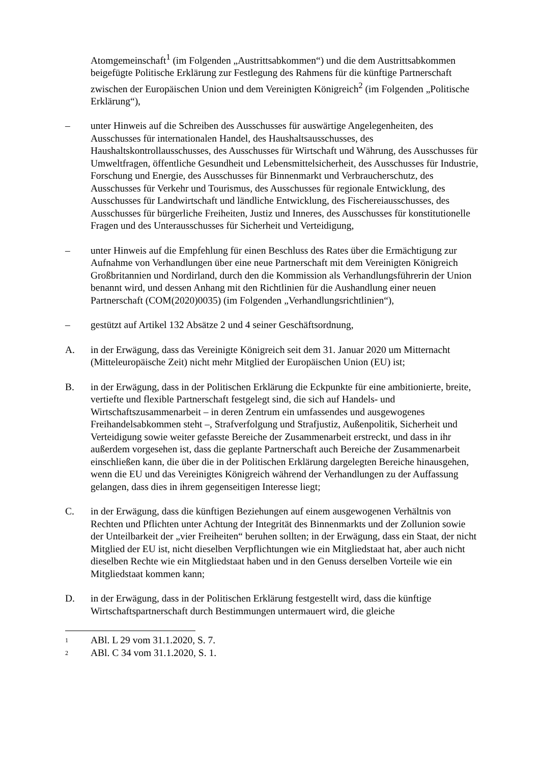Atomgemeinschaft<sup>1</sup> (im Folgenden „Austrittsabkommen“) und die dem Austrittsabkommen beigefügte Politische Erklärung zur Festlegung des Rahmens für die künftige Partnerschaft zwischen der Europäischen Union und dem Vereinigten Königreich<sup>2</sup> (im Folgenden „Politische Erklärung“),
– unter Hinweis auf die Schreiben des Ausschusses für auswärtige Angelegenheiten, des Ausschusses für internationalen Handel, des Haushaltsausschusses, des Haushaltskontrollausschusses, des Ausschusses für Wirtschaft und Währung, des Ausschusses für Umweltfragen, öffentliche Gesundheit und Lebensmittelsicherheit, des Ausschusses für Industrie, Forschung und Energie, des Ausschusses für Binnenmarkt und Verbraucherschutz, des Ausschusses für Verkehr und Tourismus, des Ausschusses für regionale Entwicklung, des Ausschusses für Landwirtschaft und ländliche Entwicklung, des Fischereiausschusses, des Ausschusses für bürgerliche Freiheiten, Justiz und Inneres, des Ausschusses für konstitutionelle Fragen und des Unterausschusses für Sicherheit und Verteidigung,
– unter Hinweis auf die Empfehlung für einen Beschluss des Rates über die Ermächtigung zur Aufnahme von Verhandlungen über eine neue Partnerschaft mit dem Vereinigten Königreich Großbritannien und Nordirland, durch den die Kommission als Verhandlungsführerin der Union benannt wird, und dessen Anhang mit den Richtlinien für die Aushandlung einer neuen Partnerschaft (COM(2020)0035) (im Folgenden „Verhandlungsrichtlinien“),
– gestützt auf Artikel 132 Absätze 2 und 4 seiner Geschäftsordnung,
A. in der Erwägung, dass das Vereinigte Königreich seit dem 31. Januar 2020 um Mitternacht (Mitteleuropäische Zeit) nicht mehr Mitglied der Europäischen Union (EU) ist;
B. in der Erwägung, dass in der Politischen Erklärung die Eckpunkte für eine ambitionierte, breite, vertiefte und flexible Partnerschaft festgelegt sind, die sich auf Handels- und Wirtschaftszusammenarbeit – in deren Zentrum ein umfassendes und ausgewogenes Freihandelsabkommen steht –, Strafverfolgung und Strafjustiz, Außenpolitik, Sicherheit und Verteidigung sowie weiter gefasste Bereiche der Zusammenarbeit erstreckt, und dass in ihr außerdem vorgesehen ist, dass die geplante Partnerschaft auch Bereiche der Zusammenarbeit einschließen kann, die über die in der Politischen Erklärung dargelegten Bereiche hinausgehen, wenn die EU und das Vereinigtes Königreich während der Verhandlungen zu der Auffassung gelangen, dass dies in ihrem gegenseitigen Interesse liegt;
C. in der Erwägung, dass die künftigen Beziehungen auf einem ausgewogenen Verhältnis von Rechten und Pflichten unter Achtung der Integrität des Binnenmarkts und der Zollunion sowie der Unteilbarkeit der „vier Freiheiten“ beruhen sollten; in der Erwägung, dass ein Staat, der nicht Mitglied der EU ist, nicht dieselben Verpflichtungen wie ein Mitgliedstaat hat, aber auch nicht dieselben Rechte wie ein Mitgliedstaat haben und in den Genuss derselben Vorteile wie ein Mitgliedstaat kommen kann;
D. in der Erwägung, dass in der Politischen Erklärung festgestellt wird, dass die künftige Wirtschaftspartnerschaft durch Bestimmungen untermauert wird, die gleiche
1
ABl. L 29 vom 31.1.2020, S. 7.
2
ABl. C 34 vom 31.1.2020, S. 1.